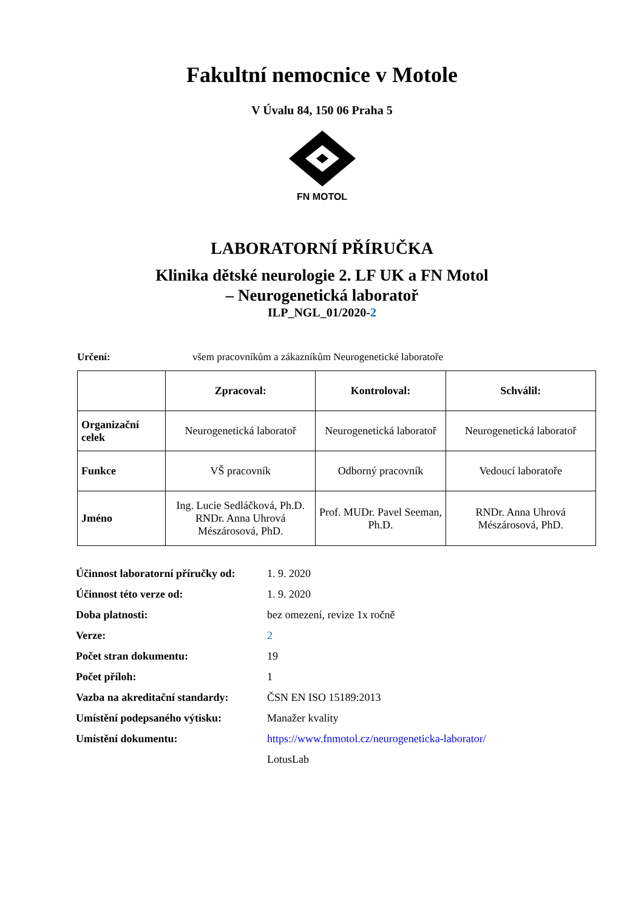Fakultní nemocnice v Motole
V Úvalu 84, 150 06 Praha 5
FN MOTOL
LABORATORNÍ PŘÍRUČKA
Klinika dětské neurologie 2. LF UK a FN Motol
– Neurogenetická laboratoř
ILP_NGL_01/2020-2
Určení: všem pracovníkům a zákazníkům Neurogenetické laboratoře
| | Zpracoval: | Kontroloval: | Schválil: |
| --- | --- | --- | --- |
| Organizační celek | Neurogenetická laboratoř | Neurogenetická laboratoř | Neurogenetická laboratoř |
| Funkce | VŠ pracovník | Odborný pracovník | Vedoucí laboratoře |
| Jméno | Ing. Lucie Sedláčková, Ph.D. RNDr. Anna Uhrová Mészárosová, PhD. | Prof. MUDr. Pavel Seeman, Ph.D. | RNDr. Anna Uhrová Mészárosová, PhD. |
| Účinnost laboratorní příručky od: | 1. 9. 2020 |
| Účinnost této verze od: | 1. 9. 2020 |
| Doba platnosti: | bez omezení, revize 1x ročně |
| Verze: | 2 |
| Počet stran dokumentu: | 19 |
| Počet příloh: | 1 |
| Vazba na akreditační standardy: | ČSN EN ISO 15189:2013 |
| Umístění podepsaného výtisku: | Manažer kvality |
| Umístění dokumentu: | https://www.fnmotol.cz/neurogeneticka-laborator/ |
| | LotusLab |